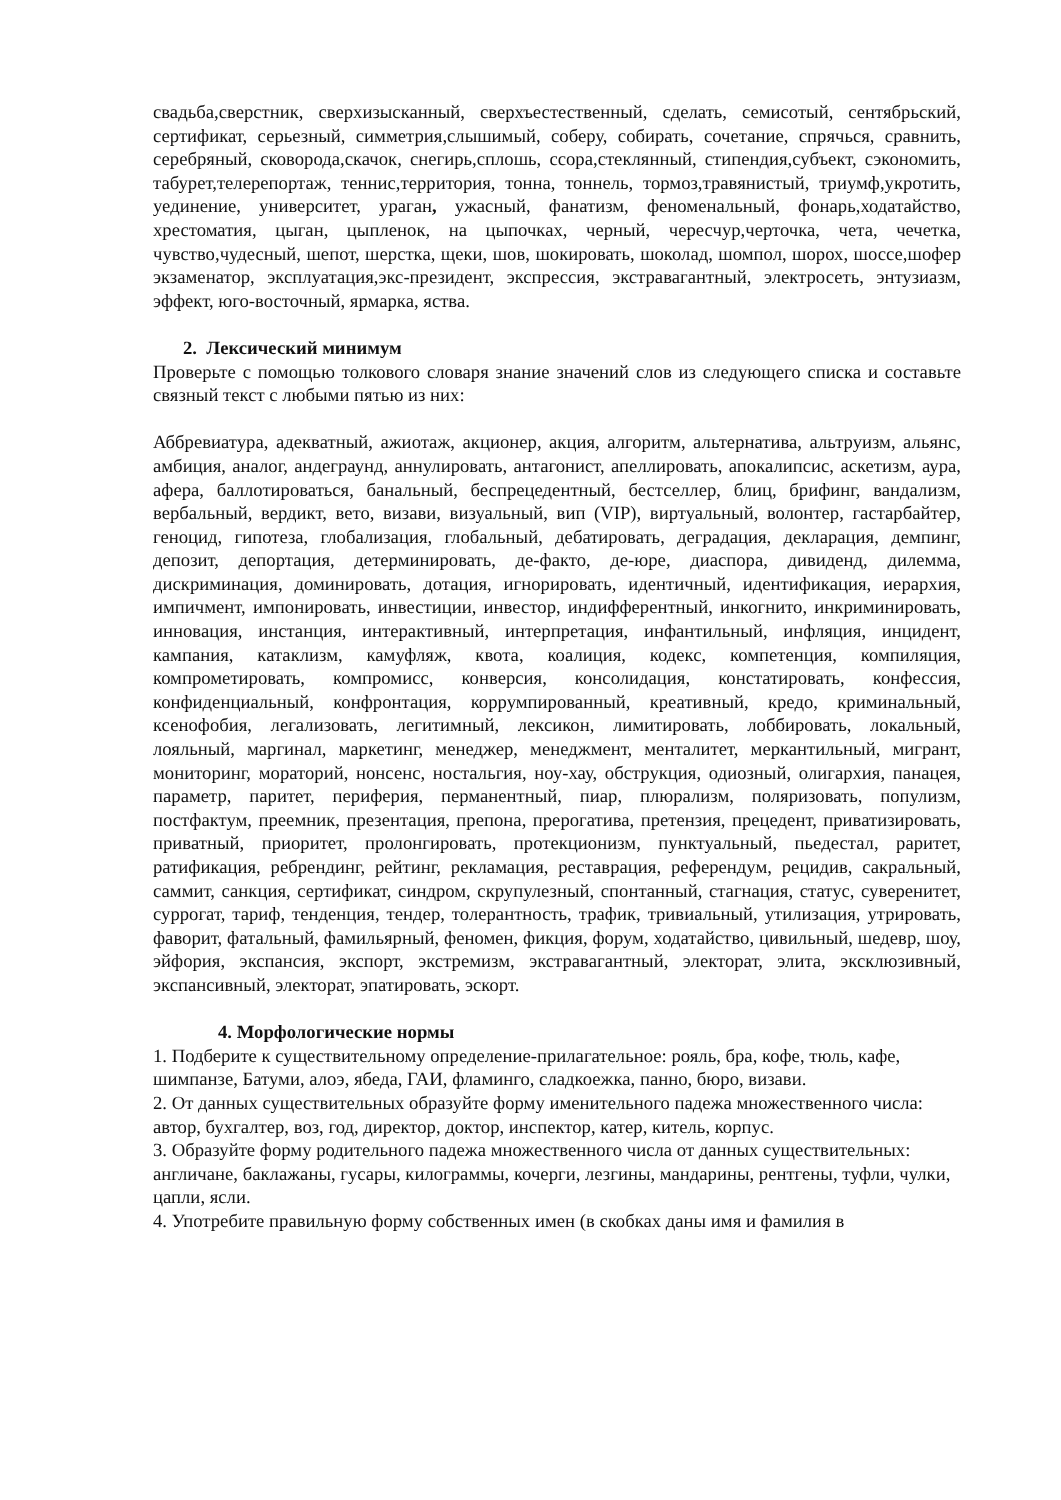свадьба,сверстник, сверхизысканный, сверхъестественный, сделать, семисотый, сентябрьский, сертификат, серьезный, симметрия,слышимый, соберу, собирать, сочетание, спрячься, сравнить, серебряный, сковорода,скачок, снегирь,сплошь, ссора,стеклянный, стипендия,субъект, сэкономить, табурет,телерепортаж, теннис,территория, тонна, тоннель, тормоз,травянистый, триумф,укротить, уединение, университет, ураган, ужасный, фанатизм, феноменальный, фонарь,ходатайство, хрестоматия, цыган, цыпленок, на цыпочках, черный, чересчур,черточка, чета, чечетка, чувство,чудесный, шепот, шерстка, щеки, шов, шокировать, шоколад, шомпол, шорох, шоссе,шофер экзаменатор, эксплуатация,экс-президент, экспрессия, экстравагантный, электросеть, энтузиазм, эффект, юго-восточный, ярмарка, яства.
2. Лексический минимум
Проверьте с помощью толкового словаря знание значений слов из следующего списка и составьте связный текст с любыми пятью из них:
Аббревиатура, адекватный, ажиотаж, акционер, акция, алгоритм, альтернатива, альтруизм, альянс, амбиция, аналог, андеграунд, аннулировать, антагонист, апеллировать, апокалипсис, аскетизм, аура, афера, баллотироваться, банальный, беспрецедентный, бестселлер, блиц, брифинг, вандализм, вербальный, вердикт, вето, визави, визуальный, вип (VIP), виртуальный, волонтер, гастарбайтер, геноцид, гипотеза, глобализация, глобальный, дебатировать, деградация, декларация, демпинг, депозит, депортация, детерминировать, де-факто, де-юре, диаспора, дивиденд, дилемма, дискриминация, доминировать, дотация, игнорировать, идентичный, идентификация, иерархия, импичмент, импонировать, инвестиции, инвестор, индифферентный, инкогнито, инкриминировать, инновация, инстанция, интерактивный, интерпретация, инфантильный, инфляция, инцидент, кампания, катаклизм, камуфляж, квота, коалиция, кодекс, компетенция, компиляция, компрометировать, компромисс, конверсия, консолидация, констатировать, конфессия, конфиденциальный, конфронтация, коррумпированный, креативный, кредо, криминальный, ксенофобия, легализовать, легитимный, лексикон, лимитировать, лоббировать, локальный, лояльный, маргинал, маркетинг, менеджер, менеджмент, менталитет, меркантильный, мигрант, мониторинг, мораторий, нонсенс, ностальгия, ноу-хау, обструкция, одиозный, олигархия, панацея, параметр, паритет, периферия, перманентный, пиар, плюрализм, поляризовать, популизм, постфактум, преемник, презентация, препона, прерогатива, претензия, прецедент, приватизировать, приватный, приоритет, пролонгировать, протекционизм, пунктуальный, пьедестал, раритет, ратификация, ребрендинг, рейтинг, рекламация, реставрация, референдум, рецидив, сакральный, саммит, санкция, сертификат, синдром, скрупулезный, спонтанный, стагнация, статус, суверенитет, суррогат, тариф, тенденция, тендер, толерантность, трафик, тривиальный, утилизация, утрировать, фаворит, фатальный, фамильярный, феномен, фикция, форум, ходатайство, цивильный, шедевр, шоу, эйфория, экспансия, экспорт, экстремизм, экстравагантный, электорат, элита, эксклюзивный, экспансивный, электорат, эпатировать, эскорт.
4. Морфологические нормы
1. Подберите к существительному определение-прилагательное: рояль, бра, кофе, тюль, кафе, шимпанзе, Батуми, алоэ, ябеда, ГАИ, фламинго, сладкоежка, панно, бюро, визави.
2. От данных существительных образуйте форму именительного падежа множественного числа: автор, бухгалтер, воз, год, директор, доктор, инспектор, катер, китель, корпус.
3. Образуйте форму родительного падежа множественного числа от данных существительных: англичане, баклажаны, гусары, килограммы, кочерги, лезгины, мандарины, рентгены, туфли, чулки, цапли, ясли.
4. Употребите правильную форму собственных имен (в скобках даны имя и фамилия в